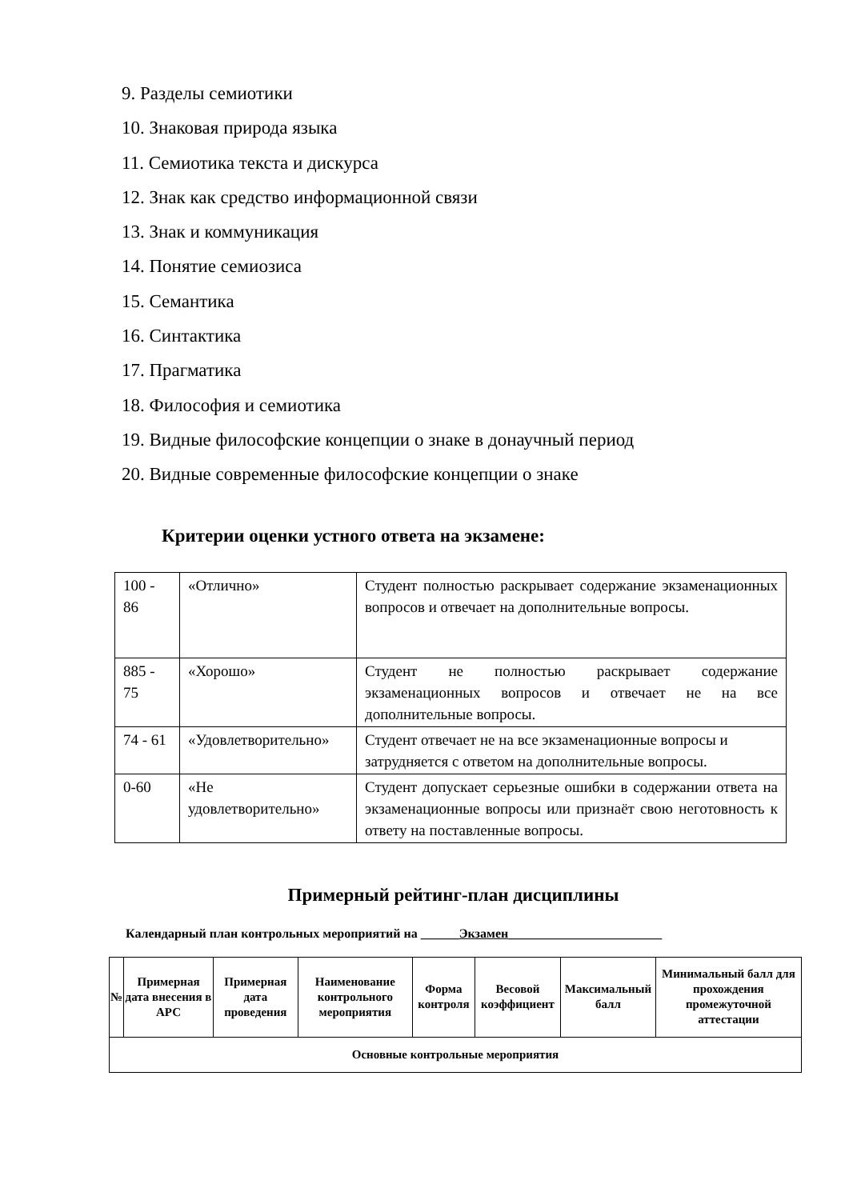9. Разделы семиотики
10. Знаковая природа языка
11. Семиотика текста и дискурса
12. Знак как средство информационной связи
13. Знак и коммуникация
14. Понятие семиозиса
15. Семантика
16. Синтактика
17. Прагматика
18. Философия и семиотика
19. Видные философские концепции о знаке в донаучный период
20. Видные современные философские концепции о знаке
Критерии оценки устного ответа на экзамене:
| 100 - 86 | «Отлично» | Студент полностью раскрывает содержание экзаменационных вопросов и отвечает на дополнительные вопросы. |
| 885 - 75 | «Хорошо» | Студент не полностью раскрывает содержание экзаменационных вопросов и отвечает не на все дополнительные вопросы. |
| 74 - 61 | «Удовлетворительно» | Студент отвечает не на все экзаменационные вопросы и затрудняется с ответом на дополнительные вопросы. |
| 0-60 | «Не удовлетворительно» | Студент допускает серьезные ошибки в содержании ответа на экзаменационные вопросы или признаёт свою неготовность к ответу на поставленные вопросы. |
Примерный рейтинг-план дисциплины
Календарный план контрольных мероприятий на ______Экзамен________________________
| № | Примерная дата внесения в АРС | Примерная дата проведения | Наименование контрольного мероприятия | Форма контроля | Весовой коэффициент | Максимальный балл | Минимальный балл для прохождения промежуточной аттестации |
| --- | --- | --- | --- | --- | --- | --- | --- |
| Основные контрольные мероприятия | | | | | | | |